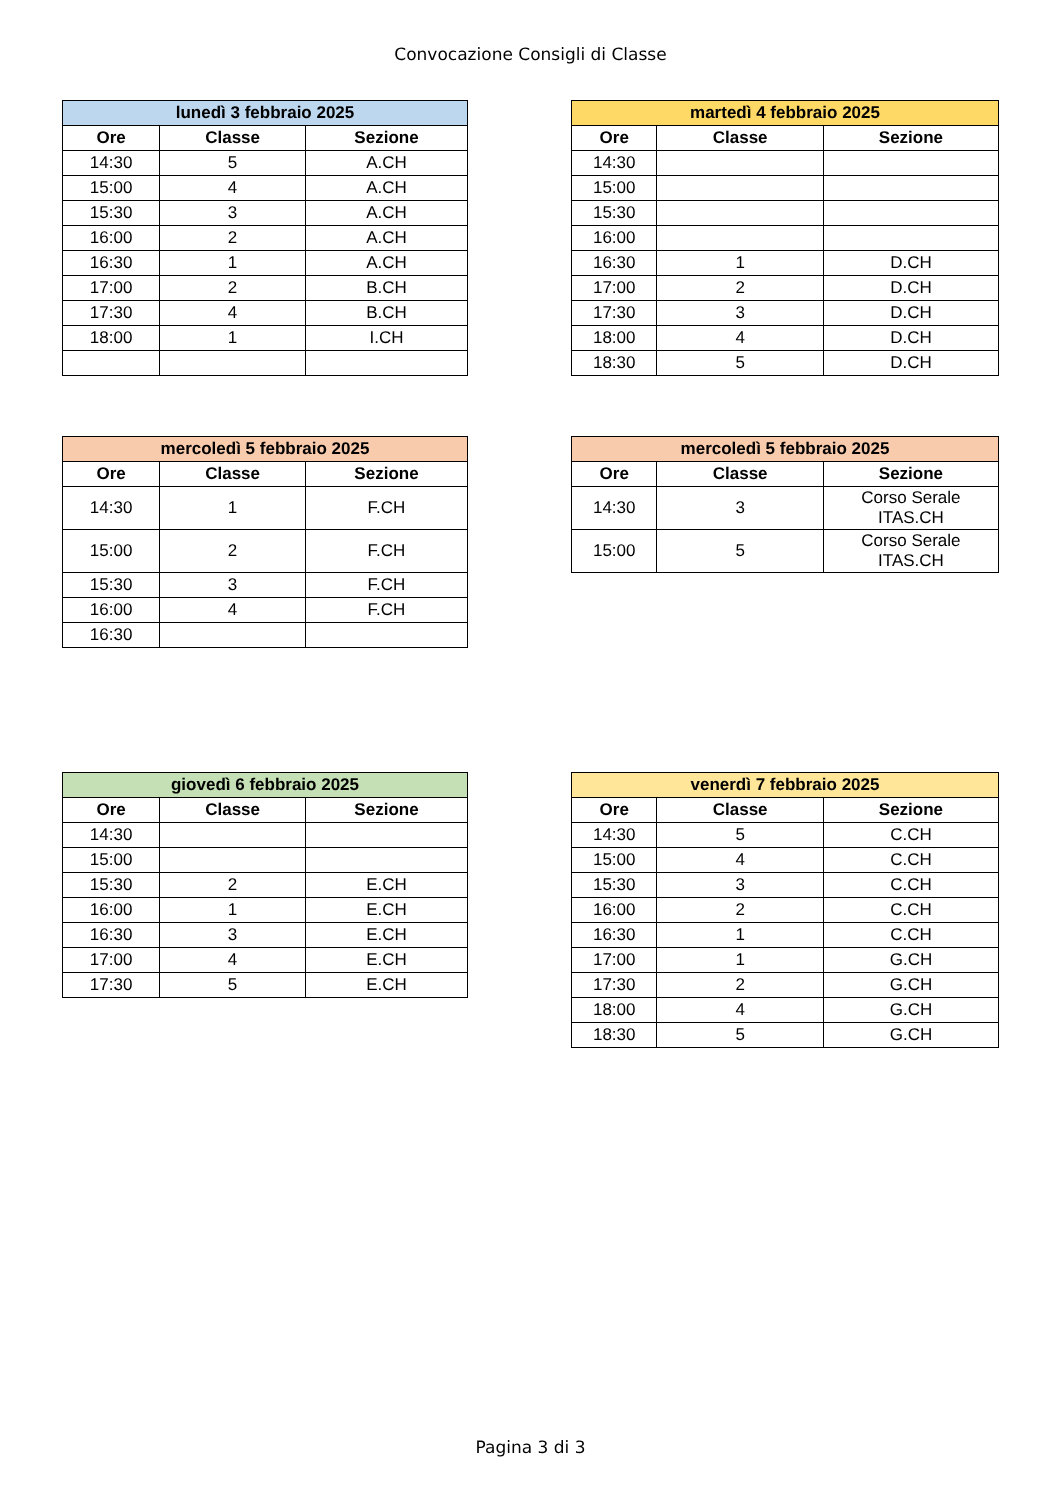Convocazione Consigli di Classe
| lunedì 3 febbraio 2025 | | |
| --- | --- | --- |
| Ore | Classe | Sezione |
| 14:30 | 5 | A.CH |
| 15:00 | 4 | A.CH |
| 15:30 | 3 | A.CH |
| 16:00 | 2 | A.CH |
| 16:30 | 1 | A.CH |
| 17:00 | 2 | B.CH |
| 17:30 | 4 | B.CH |
| 18:00 | 1 | I.CH |
| martedì 4 febbraio 2025 | | |
| --- | --- | --- |
| Ore | Classe | Sezione |
| 14:30 | | |
| 15:00 | | |
| 15:30 | | |
| 16:00 | | |
| 16:30 | 1 | D.CH |
| 17:00 | 2 | D.CH |
| 17:30 | 3 | D.CH |
| 18:00 | 4 | D.CH |
| 18:30 | 5 | D.CH |
| mercoledì 5 febbraio 2025 | | |
| --- | --- | --- |
| Ore | Classe | Sezione |
| 14:30 | 1 | F.CH |
| 15:00 | 2 | F.CH |
| 15:30 | 3 | F.CH |
| 16:00 | 4 | F.CH |
| 16:30 | | |
| mercoledì 5 febbraio 2025 | | |
| --- | --- | --- |
| Ore | Classe | Sezione |
| 14:30 | 3 | Corso Serale ITAS.CH |
| 15:00 | 5 | Corso Serale ITAS.CH |
| giovedì 6 febbraio 2025 | | |
| --- | --- | --- |
| Ore | Classe | Sezione |
| 14:30 | | |
| 15:00 | | |
| 15:30 | 2 | E.CH |
| 16:00 | 1 | E.CH |
| 16:30 | 3 | E.CH |
| 17:00 | 4 | E.CH |
| 17:30 | 5 | E.CH |
| venerdì 7 febbraio 2025 | | |
| --- | --- | --- |
| Ore | Classe | Sezione |
| 14:30 | 5 | C.CH |
| 15:00 | 4 | C.CH |
| 15:30 | 3 | C.CH |
| 16:00 | 2 | C.CH |
| 16:30 | 1 | C.CH |
| 17:00 | 1 | G.CH |
| 17:30 | 2 | G.CH |
| 18:00 | 4 | G.CH |
| 18:30 | 5 | G.CH |
Pagina 3 di 3